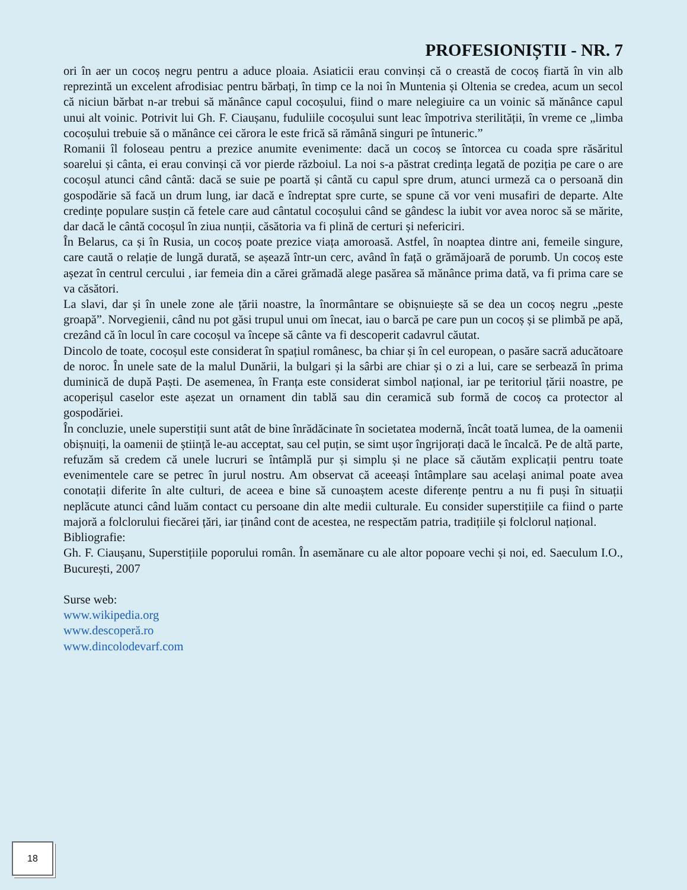PROFESIONIȘTII - NR. 7
ori în aer un cocoș negru pentru a aduce ploaia. Asiaticii erau convinși că o creastă de cocoș fiartă în vin alb reprezintă un excelent afrodisiac pentru bărbați, în timp ce la noi în Muntenia și Oltenia se credea, acum un secol că niciun bărbat n-ar trebui să mănânce capul cocoșului, fiind o mare nelegiuire ca un voinic să mănânce capul unui alt voinic. Potrivit lui Gh. F. Ciaușanu, fuduliile cocoșului sunt leac împotriva sterilității, în vreme ce „limba cocoșului trebuie să o mănânce cei cărora le este frică să rămână singuri pe întuneric.”
Romanii îl foloseau pentru a prezice anumite evenimente: dacă un cocoș se întorcea cu coada spre răsăritul soarelui și cânta, ei erau convinși că vor pierde războiul. La noi s-a păstrat credința legată de poziția pe care o are cocoșul atunci când cântă: dacă se suie pe poartă și cântă cu capul spre drum, atunci urmeză ca o persoană din gospodărie să facă un drum lung, iar dacă e îndreptat spre curte, se spune că vor veni musafiri de departe. Alte credințe populare susțin că fetele care aud cântatul cocoșului când se gândesc la iubit vor avea noroc să se mărite, dar dacă le cântă cocoșul în ziua nunții, căsătoria va fi plină de certuri și nefericiri.
În Belarus, ca și în Rusia, un cocoș poate prezice viața amoroasă. Astfel, în noaptea dintre ani, femeile singure, care caută o relație de lungă durată, se așează într-un cerc, având în față o grămăjoară de porumb. Un cocoș este așezat în centrul cercului , iar femeia din a cărei grămadă alege pasărea să mănânce prima dată, va fi prima care se va căsători.
La slavi, dar și în unele zone ale țării noastre, la înormântare se obișnuiește să se dea un cocoș negru „peste groapă”. Norvegienii, când nu pot găsi trupul unui om înecat, iau o barcă pe care pun un cocoș și se plimbă pe apă, crezând că în locul în care cocoșul va începe să cânte va fi descoperit cadavrul căutat.
Dincolo de toate, cocoșul este considerat în spațiul românesc, ba chiar și în cel european, o pasăre sacră aducătoare de noroc. În unele sate de la malul Dunării, la bulgari și la sârbi are chiar și o zi a lui, care se serbează în prima duminică de după Paști. De asemenea, în Franța este considerat simbol național, iar pe teritoriul țării noastre, pe acoperișul caselor este așezat un ornament din tablă sau din ceramică sub formă de cocoș ca protector al gospodăriei.
În concluzie, unele superstiții sunt atât de bine înrădăcinate în societatea modernă, încât toată lumea, de la oamenii obișnuiți, la oamenii de știință le-au acceptat, sau cel puțin, se simt ușor îngrijorați dacă le încalcă. Pe de altă parte, refuzăm să credem că unele lucruri se întâmplă pur și simplu și ne place să căutăm explicații pentru toate evenimentele care se petrec în jurul nostru. Am observat că aceeași întâmplare sau același animal poate avea conotații diferite în alte culturi, de aceea e bine să cunoaștem aceste diferențe pentru a nu fi puși în situații neplăcute atunci când luăm contact cu persoane din alte medii culturale. Eu consider superstițiile ca fiind o parte majoră a folclorului fiecărei țări, iar ținând cont de acestea, ne respectăm patria, tradițiile și folclorul național.
Bibliografie:
Gh. F. Ciaușanu, Superstițiile poporului român. În asemănare cu ale altor popoare vechi și noi, ed. Saeculum I.O., București, 2007
Surse web:
www.wikipedia.org
www.descoperă.ro
www.dincolodevarf.com
18